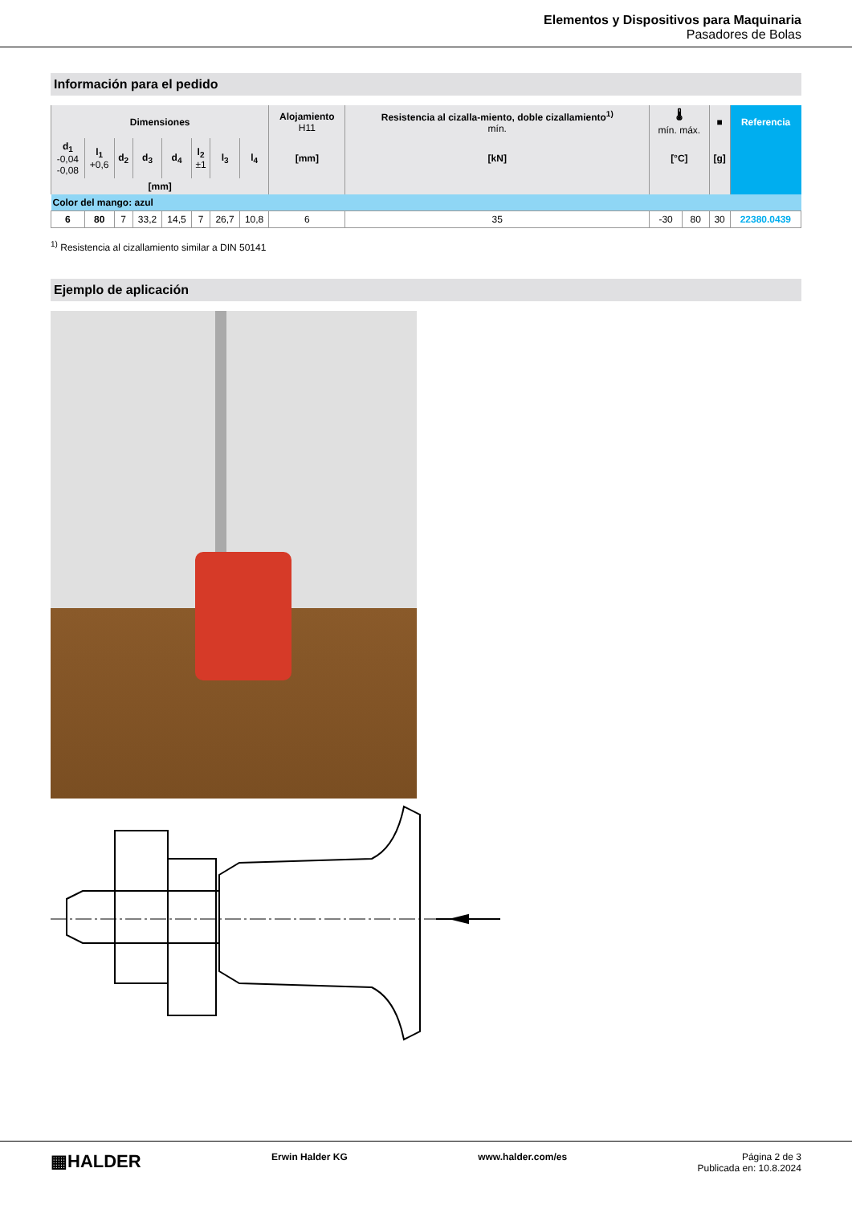Elementos y Dispositivos para Maquinaria
Pasadores de Bolas
Información para el pedido
| Dimensiones | | | | | | | | Alojamiento H11 | Resistencia al cizalla-miento, doble cizallamiento<sup>1)</sup> mín. | 🌡 mín. máx. | | ■ | Referencia |
| --- | --- | --- | --- | --- | --- | --- | --- | --- | --- | --- | --- | --- | --- |
| d<sub>1</sub> -0,04 -0,08 | l<sub>1</sub> +0,6 | d<sub>2</sub> | d<sub>3</sub> | d<sub>4</sub> | l<sub>2</sub> ±1 | l<sub>3</sub> | l<sub>4</sub> | [mm] | [kN] | [°C] | | [g] | |
| [mm] | | | | | | | | | | | | | |
| Color del mango: azul | | | | | | | | | | | | | |
| 6 | 80 | 7 | 33,2 | 14,5 | 7 | 26,7 | 10,8 | 6 | 35 | -30 | 80 | 30 | 22380.0439 |
<sup>1)</sup> Resistencia al cizallamiento similar a DIN 50141
Ejemplo de aplicación
▦HALDER Erwin Halder KG www.halder.com/es Página 2 de 3
Publicada en: 10.8.2024